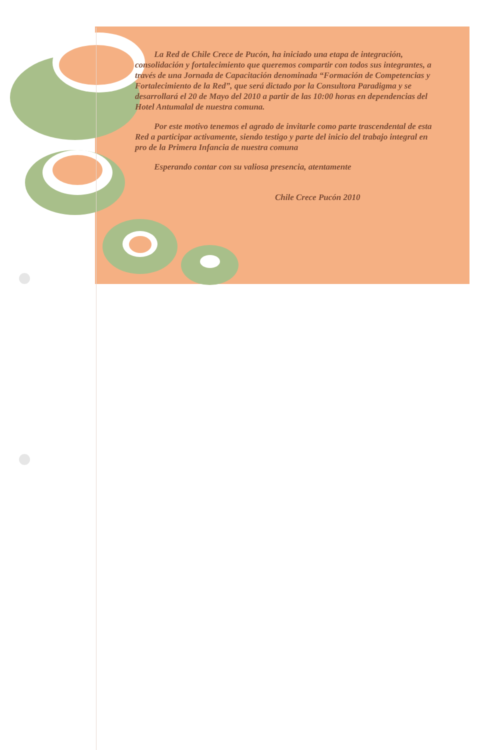La Red de Chile Crece de Pucón, ha iniciado una etapa de integración, consolidación y fortalecimiento que queremos compartir con todos sus integrantes, a través de una Jornada de Capacitación denominada “Formación de Competencias y Fortalecimiento de la Red”, que será dictado por la Consultora Paradigma y se desarrollará el 20 de Mayo del 2010 a partir de las 10:00 horas en dependencias del Hotel Antumalal de nuestra comuna.
Por este motivo tenemos el agrado de invitarle como parte trascendental de esta Red a participar activamente, siendo testigo y parte del inicio del trabajo integral en pro de la Primera Infancia de nuestra comuna
Esperando contar con su valiosa presencia, atentamente
Chile Crece Pucón 2010